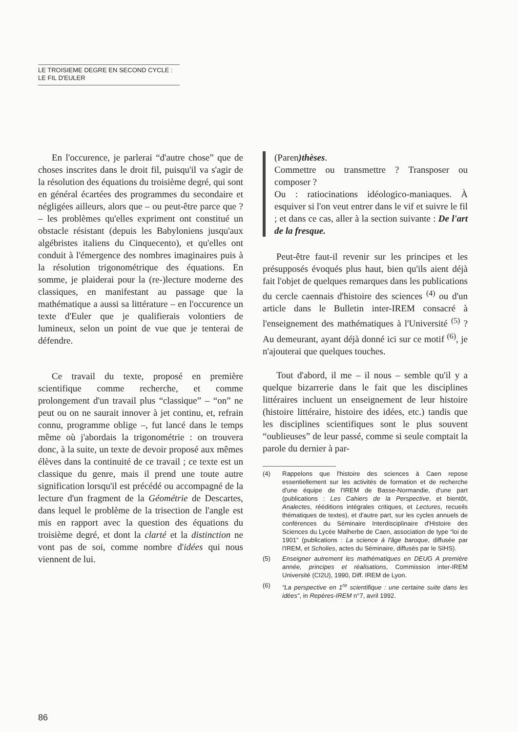LE TROISIEME DEGRE EN SECOND CYCLE : LE FIL D'EULER
En l'occurence, je parlerai “d'autre chose” que de choses inscrites dans le droit fil, puisqu'il va s'agir de la résolution des équations du troisième degré, qui sont en général écartées des programmes du secondaire et négligées ailleurs, alors que – ou peut-être parce que ? – les problèmes qu'elles expriment ont constitué un obstacle résistant (depuis les Babyloniens jusqu'aux algébristes italiens du Cinquecento), et qu'elles ont conduit à l'émergence des nombres imaginaires puis à la résolution trigonométrique des équations. En somme, je plaiderai pour la (re-)lecture moderne des classiques, en manifestant au passage que la mathématique a aussi sa littérature – en l'occurence un texte d'Euler que je qualifierais volontiers de lumineux, selon un point de vue que je tenterai de défendre.
Ce travail du texte, proposé en première scientifique comme recherche, et comme prolongement d'un travail plus “classique” – “on” ne peut ou on ne saurait innover à jet continu, et, refrain connu, programme oblige –, fut lancé dans le temps même où j'abordais la trigonométrie : on trouvera donc, à la suite, un texte de devoir proposé aux mêmes élèves dans la continuité de ce travail ; ce texte est un classique du genre, mais il prend une toute autre signification lorsqu'il est précédé ou accompagné de la lecture d'un fragment de la Géométrie de Descartes, dans lequel le problème de la trisection de l'angle est mis en rapport avec la question des équations du troisième degré, et dont la clarté et la distinction ne vont pas de soi, comme nombre d'idées qui nous viennent de lui.
(Paren)thèses.
Commettre ou transmettre ? Transposer ou composer ?
Ou : ratiocinations idéologico-maniaques. À esquiver si l'on veut entrer dans le vif et suivre le fil ; et dans ce cas, aller à la section suivante : De l'art de la fresque.
Peut-être faut-il revenir sur les principes et les présupposés évoqués plus haut, bien qu'ils aient déjà fait l'objet de quelques remarques dans les publications du cercle caennais d'histoire des sciences <sup>(4)</sup> ou d'un article dans le Bulletin inter-IREM consacré à l'enseignement des mathématiques à l'Université <sup>(5)</sup> ? Au demeurant, ayant déjà donné ici sur ce motif <sup>(6)</sup>, je n'ajouterai que quelques touches.
Tout d'abord, il me – il nous – semble qu'il y a quelque bizarrerie dans le fait que les disciplines littéraires incluent un enseignement de leur histoire (histoire littéraire, histoire des idées, etc.) tandis que les disciplines scientifiques sont le plus souvent “oublieuses” de leur passé, comme si seule comptait la parole du dernier à par-
(4) Rappelons que l'histoire des sciences à Caen repose essentiellement sur les activités de formation et de recherche d'une équipe de l'IREM de Basse-Normandie, d'une part (publications : Les Cahiers de la Perspective, et bientôt, Analectes, rééditions intégrales critiques, et Lectures, recueils thématiques de textes), et d'autre part, sur les cycles annuels de conférences du Séminaire Interdisciplinaire d'Histoire des Sciences du Lycée Malherbe de Caen, association de type “loi de 1901” (publications : La science à l'âge baroque, diffusée par l'IREM, et Scholies, actes du Séminaire, diffusés par le SIHS).
(5) Enseigner autrement les mathématiques en DEUG A première année, principes et réalisations, Commission inter-IREM Université (CI2U), 1990, Diff. IREM de Lyon.
(6) “La perspective en 1<sup>re</sup> scientifique : une certaine suite dans les idées”, in Repères-IREM n°7, avril 1992.
86